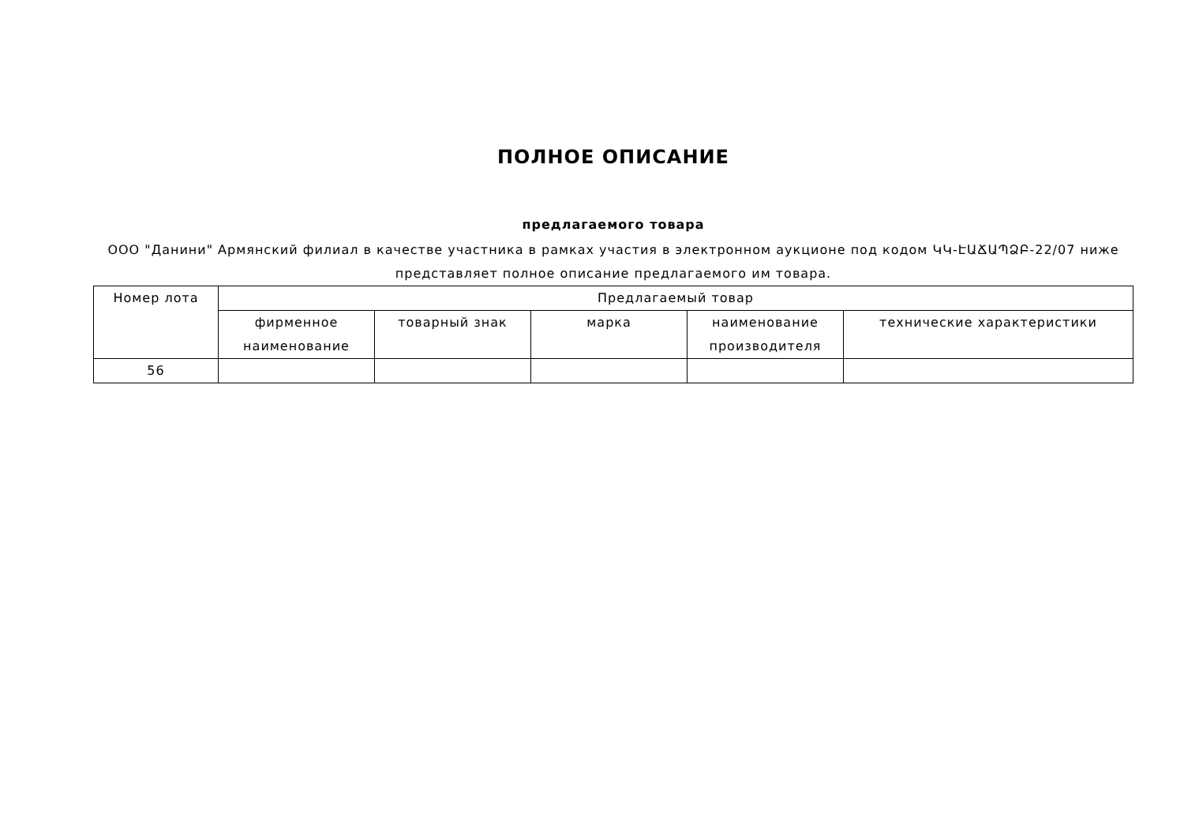ПОЛНОЕ ОПИСАНИЕ
предлагаемого товара
ООО "Данини" Армянский филиал в качестве участника в рамках участия в электронном аукционе под кодом ԿԿ-ԷԱՃԱՊՁԲ-22/07 ниже представляет полное описание предлагаемого им товара.
| Номер лота | Предлагаемый товар | | | | |
| --- | --- | --- | --- | --- | --- |
| | фирменное наименование | товарный знак | марка | наименование производителя | технические характеристики |
| 56 | | | | | |